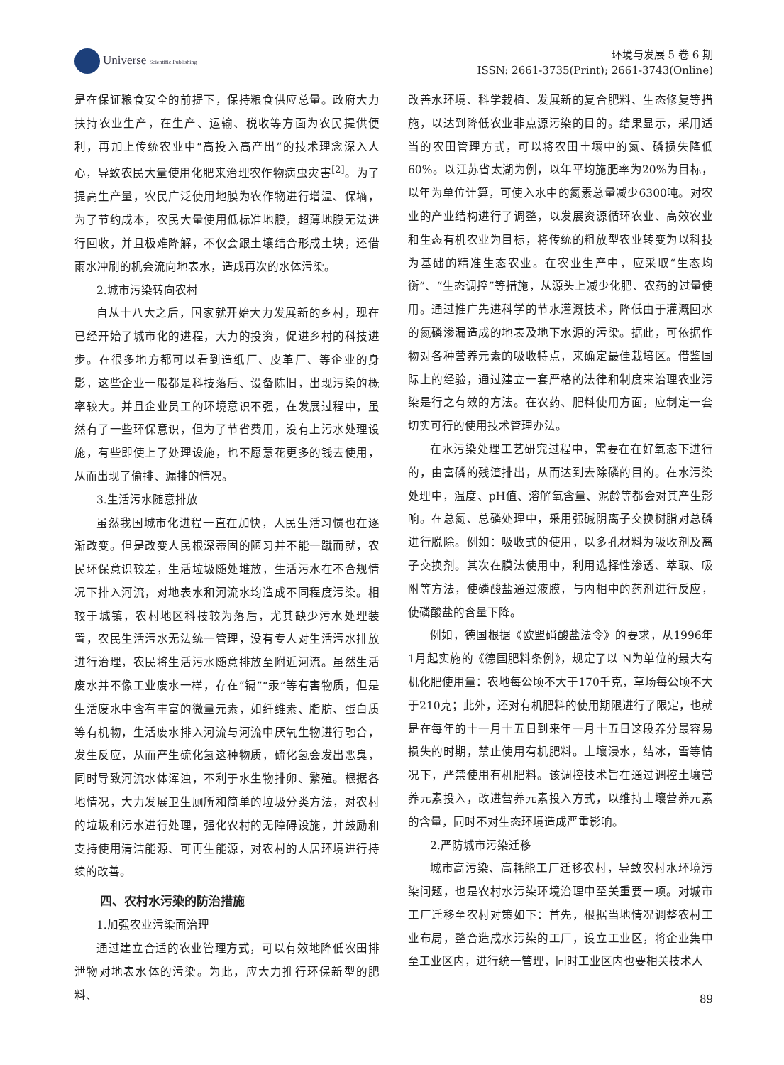Universe Scientific Publishing
环境与发展 5 卷 6 期
ISSN: 2661-3735(Print); 2661-3743(Online)
是在保证粮食安全的前提下，保持粮食供应总量。政府大力扶持农业生产，在生产、运输、税收等方面为农民提供便利，再加上传统农业中“高投入高产出”的技术理念深入人心，导致农民大量使用化肥来治理农作物病虫灾害<sup>[2]</sup>。为了提高生产量，农民广泛使用地膜为农作物进行增温、保墒，为了节约成本，农民大量使用低标准地膜，超薄地膜无法进行回收，并且极难降解，不仅会跟土壤结合形成土块，还借雨水冲刷的机会流向地表水，造成再次的水体污染。
2.城市污染转向农村
自从十八大之后，国家就开始大力发展新的乡村，现在已经开始了城市化的进程，大力的投资，促进乡村的科技进步。在很多地方都可以看到造纸厂、皮革厂、等企业的身影，这些企业一般都是科技落后、设备陈旧，出现污染的概率较大。并且企业员工的环境意识不强，在发展过程中，虽然有了一些环保意识，但为了节省费用，没有上污水处理设施，有些即使上了处理设施，也不愿意花更多的钱去使用，从而出现了偷排、漏排的情况。
3.生活污水随意排放
虽然我国城市化进程一直在加快，人民生活习惯也在逐渐改变。但是改变人民根深蒂固的陋习并不能一蹴而就，农民环保意识较差，生活垃圾随处堆放，生活污水在不合规情况下排入河流，对地表水和河流水均造成不同程度污染。相较于城镇，农村地区科技较为落后，尤其缺少污水处理装置，农民生活污水无法统一管理，没有专人对生活污水排放进行治理，农民将生活污水随意排放至附近河流。虽然生活废水并不像工业废水一样，存在“镉”“汞”等有害物质，但是生活废水中含有丰富的微量元素，如纤维素、脂肪、蛋白质等有机物，生活废水排入河流与河流中厌氧生物进行融合，发生反应，从而产生硫化氢这种物质，硫化氢会发出恶臭，同时导致河流水体浑浊，不利于水生物排卵、繁殖。根据各地情况，大力发展卫生厕所和简单的垃圾分类方法，对农村的垃圾和污水进行处理，强化农村的无障碍设施，并鼓励和支持使用清洁能源、可再生能源，对农村的人居环境进行持续的改善。
四、农村水污染的防治措施
1.加强农业污染面治理
通过建立合适的农业管理方式，可以有效地降低农田排泄物对地表水体的污染。为此，应大力推行环保新型的肥料、
改善水环境、科学栽植、发展新的复合肥料、生态修复等措施，以达到降低农业非点源污染的目的。结果显示，采用适当的农田管理方式，可以将农田土壤中的氮、磷损失降低60%。以江苏省太湖为例，以年平均施肥率为20%为目标，以年为单位计算，可使入水中的氮素总量减少6300吨。对农业的产业结构进行了调整，以发展资源循环农业、高效农业和生态有机农业为目标，将传统的粗放型农业转变为以科技为基础的精准生态农业。在农业生产中，应采取“生态均衡”、“生态调控”等措施，从源头上减少化肥、农药的过量使用。通过推广先进科学的节水灌溉技术，降低由于灌溉回水的氮磷渗漏造成的地表及地下水源的污染。据此，可依据作物对各种营养元素的吸收特点，来确定最佳栽培区。借鉴国际上的经验，通过建立一套严格的法律和制度来治理农业污染是行之有效的方法。在农药、肥料使用方面，应制定一套切实可行的使用技术管理办法。
在水污染处理工艺研究过程中，需要在在好氧态下进行的，由富磷的残渣排出，从而达到去除磷的目的。在水污染处理中，温度、pH值、溶解氧含量、泥龄等都会对其产生影响。在总氮、总磷处理中，采用强碱阴离子交换树脂对总磷进行脱除。例如：吸收式的使用，以多孔材料为吸收剂及离子交换剂。其次在膜法使用中，利用选择性渗透、萃取、吸附等方法，使磷酸盐通过液膜，与内相中的药剂进行反应，使磷酸盐的含量下降。
例如，德国根据《欧盟硝酸盐法令》的要求，从1996年1月起实施的《德国肥料条例》，规定了以 N为单位的最大有机化肥使用量：农地每公顷不大于170千克，草场每公顷不大于210克；此外，还对有机肥料的使用期限进行了限定，也就是在每年的十一月十五日到来年一月十五日这段养分最容易损失的时期，禁止使用有机肥料。土壤浸水，结冰，雪等情况下，严禁使用有机肥料。该调控技术旨在通过调控土壤营养元素投入，改进营养元素投入方式，以维持土壤营养元素的含量，同时不对生态环境造成严重影响。
2.严防城市污染迁移
城市高污染、高耗能工厂迁移农村，导致农村水环境污染问题，也是农村水污染环境治理中至关重要一项。对城市工厂迁移至农村对策如下：首先，根据当地情况调整农村工业布局，整合造成水污染的工厂，设立工业区，将企业集中至工业区内，进行统一管理，同时工业区内也要相关技术人
89